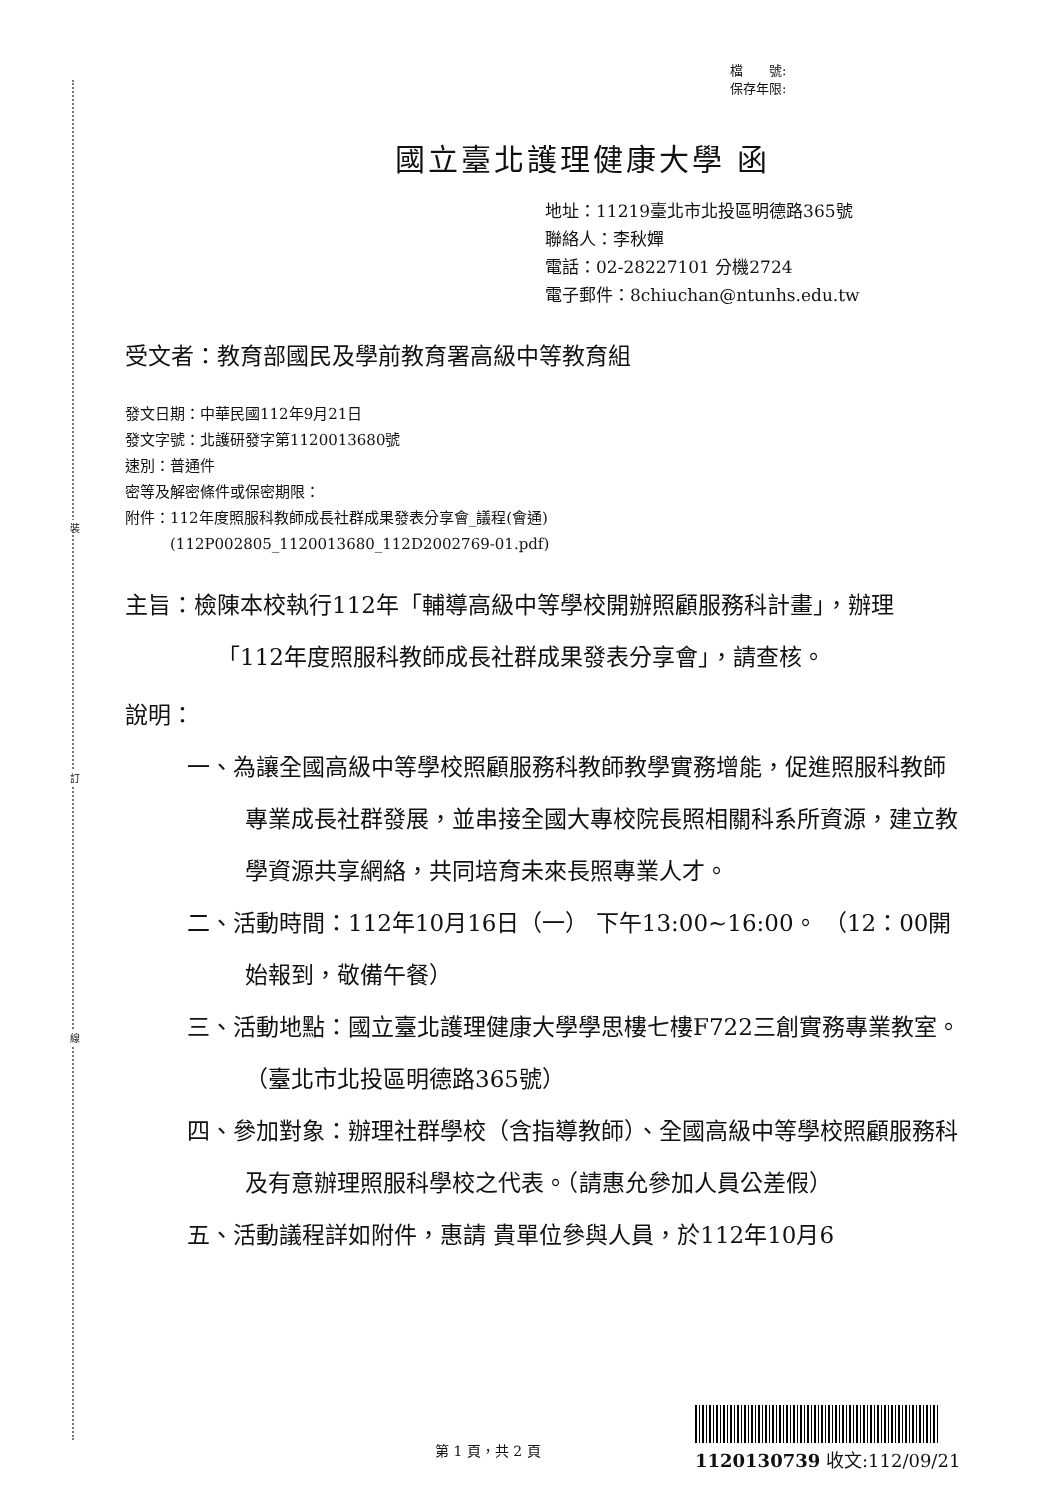裝
訂
線
檔　　號:
保存年限:
國立臺北護理健康大學 函
地址：11219臺北市北投區明德路365號
聯絡人：李秋嬋
電話：02-28227101 分機2724
電子郵件：8chiuchan@ntunhs.edu.tw
受文者：教育部國民及學前教育署高級中等教育組
發文日期：中華民國112年9月21日
發文字號：北護研發字第1120013680號
速別：普通件
密等及解密條件或保密期限：
附件：112年度照服科教師成長社群成果發表分享會_議程(會通)
　　　(112P002805_1120013680_112D2002769-01.pdf)
主旨：檢陳本校執行112年「輔導高級中等學校開辦照顧服務科計畫」，辦理「112年度照服科教師成長社群成果發表分享會」，請查核。
說明：
一、為讓全國高級中等學校照顧服務科教師教學實務增能，促進照服科教師專業成長社群發展，並串接全國大專校院長照相關科系所資源，建立教學資源共享網絡，共同培育未來長照專業人才。
二、活動時間：112年10月16日（一） 下午13:00~16:00。 （12：00開始報到，敬備午餐）
三、活動地點：國立臺北護理健康大學學思樓七樓F722三創實務專業教室。（臺北市北投區明德路365號）
四、參加對象：辦理社群學校（含指導教師）、全國高級中等學校照顧服務科及有意辦理照服科學校之代表。（請惠允參加人員公差假）
五、活動議程詳如附件，惠請 貴單位參與人員，於112年10月6
第 1 頁，共 2 頁 1120130739 收文:112/09/21